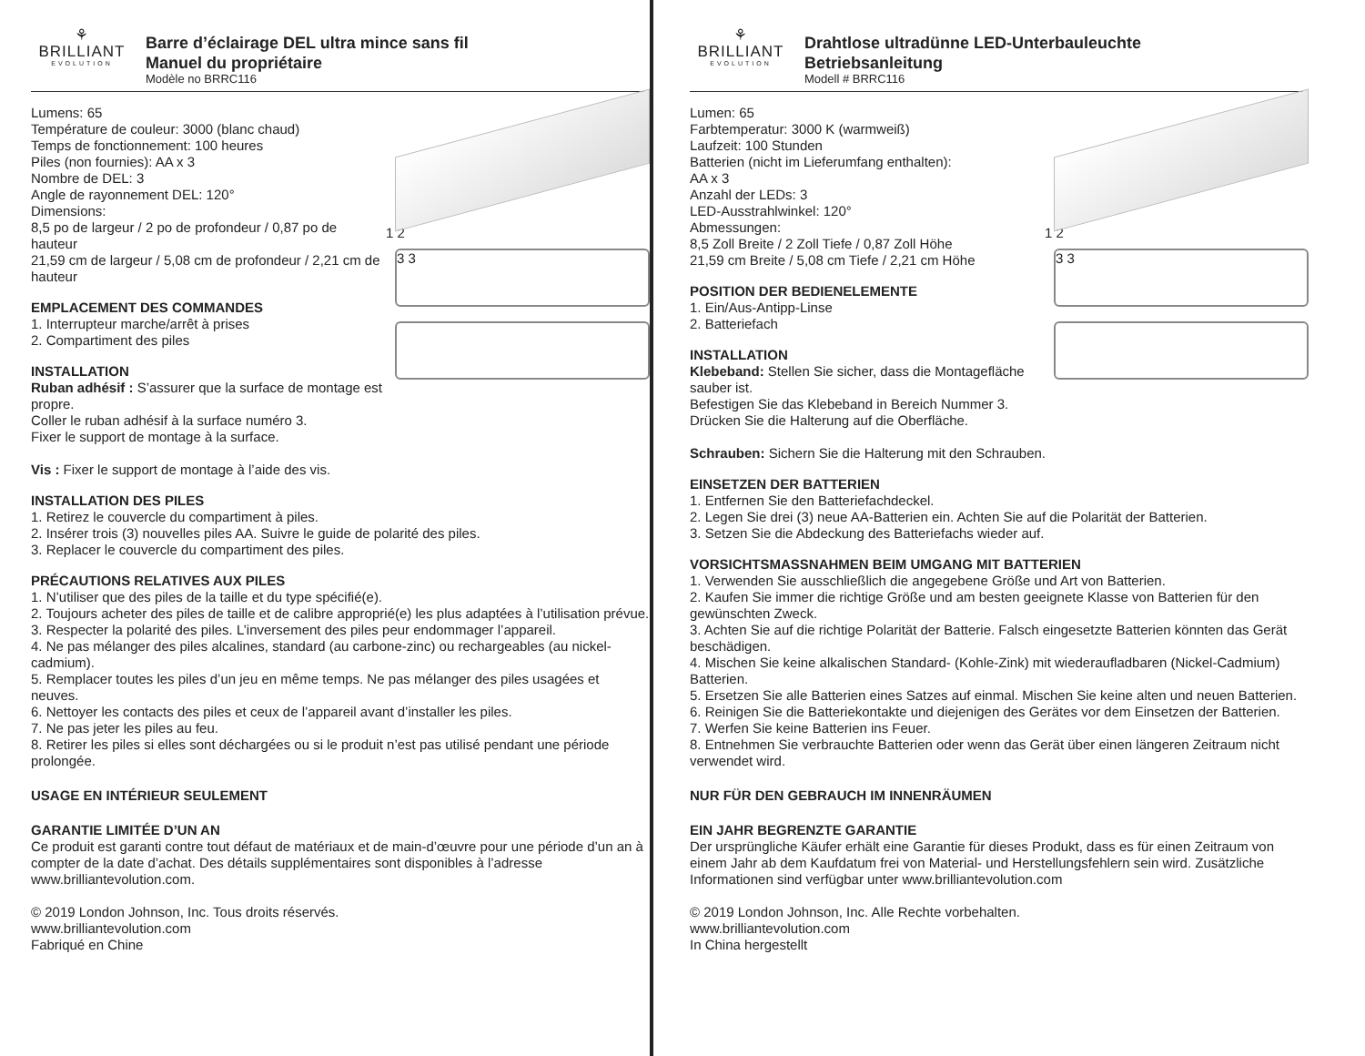⚘
BRILLIANT
EVOLUTION
Barre d’éclairage DEL ultra mince sans fil
Manuel du propriétaire
Modèle no BRRC116
Lumens: 65
Température de couleur: 3000 (blanc chaud)
Temps de fonctionnement: 100 heures
Piles (non fournies): AA x 3
Nombre de DEL: 3
Angle de rayonnement DEL: 120°
Dimensions:
8,5 po de largeur / 2 po de profondeur / 0,87 po de hauteur
21,59 cm de largeur / 5,08 cm de profondeur / 2,21 cm de hauteur
EMPLACEMENT DES COMMANDES
1. Interrupteur marche/arrêt à prises
2. Compartiment des piles
INSTALLATION
Ruban adhésif : S’assurer que la surface de montage est propre.
Coller le ruban adhésif à la surface numéro 3.
Fixer le support de montage à la surface.
1 2
3 3
Vis : Fixer le support de montage à l’aide des vis.
INSTALLATION DES PILES
1. Retirez le couvercle du compartiment à piles.
2. Insérer trois (3) nouvelles piles AA. Suivre le guide de polarité des piles.
3. Replacer le couvercle du compartiment des piles.
PRÉCAUTIONS RELATIVES AUX PILES
1. N’utiliser que des piles de la taille et du type spécifié(e).
2. Toujours acheter des piles de taille et de calibre approprié(e) les plus adaptées à l’utilisation prévue.
3. Respecter la polarité des piles. L’inversement des piles peur endommager l’appareil.
4. Ne pas mélanger des piles alcalines, standard (au carbone-zinc) ou rechargeables (au nickel-cadmium).
5. Remplacer toutes les piles d’un jeu en même temps. Ne pas mélanger des piles usagées et neuves.
6. Nettoyer les contacts des piles et ceux de l’appareil avant d’installer les piles.
7. Ne pas jeter les piles au feu.
8. Retirer les piles si elles sont déchargées ou si le produit n’est pas utilisé pendant une période prolongée.
USAGE EN INTÉRIEUR SEULEMENT
GARANTIE LIMITÉE D’UN AN
Ce produit est garanti contre tout défaut de matériaux et de main-d’œuvre pour une période d’un an à compter de la date d’achat. Des détails supplémentaires sont disponibles à l’adresse www.brilliantevolution.com.
© 2019 London Johnson, Inc. Tous droits réservés.
www.brilliantevolution.com
Fabriqué en Chine
⚘
BRILLIANT
EVOLUTION
Drahtlose ultradünne LED-Unterbauleuchte
Betriebsanleitung
Modell # BRRC116
Lumen: 65
Farbtemperatur: 3000 K (warmweiß)
Laufzeit: 100 Stunden
Batterien (nicht im Lieferumfang enthalten):
AA x 3
Anzahl der LEDs: 3
LED-Ausstrahlwinkel: 120°
Abmessungen:
8,5 Zoll Breite / 2 Zoll Tiefe / 0,87 Zoll Höhe
21,59 cm Breite / 5,08 cm Tiefe / 2,21 cm Höhe
POSITION DER BEDIENELEMENTE
1. Ein/Aus-Antipp-Linse
2. Batteriefach
INSTALLATION
Klebeband: Stellen Sie sicher, dass die Montagefläche
sauber ist.
Befestigen Sie das Klebeband in Bereich Nummer 3.
Drücken Sie die Halterung auf die Oberfläche.
1 2
3 3
Schrauben: Sichern Sie die Halterung mit den Schrauben.
EINSETZEN DER BATTERIEN
1. Entfernen Sie den Batteriefachdeckel.
2. Legen Sie drei (3) neue AA-Batterien ein. Achten Sie auf die Polarität der Batterien.
3. Setzen Sie die Abdeckung des Batteriefachs wieder auf.
VORSICHTSMASSNAHMEN BEIM UMGANG MIT BATTERIEN
1. Verwenden Sie ausschließlich die angegebene Größe und Art von Batterien.
2. Kaufen Sie immer die richtige Größe und am besten geeignete Klasse von Batterien für den gewünschten Zweck.
3. Achten Sie auf die richtige Polarität der Batterie. Falsch eingesetzte Batterien könnten das Gerät beschädigen.
4. Mischen Sie keine alkalischen Standard- (Kohle-Zink) mit wiederaufladbaren (Nickel-Cadmium) Batterien.
5. Ersetzen Sie alle Batterien eines Satzes auf einmal. Mischen Sie keine alten und neuen Batterien.
6. Reinigen Sie die Batteriekontakte und diejenigen des Gerätes vor dem Einsetzen der Batterien.
7. Werfen Sie keine Batterien ins Feuer.
8. Entnehmen Sie verbrauchte Batterien oder wenn das Gerät über einen längeren Zeitraum nicht verwendet wird.
NUR FÜR DEN GEBRAUCH IM INNENRÄUMEN
EIN JAHR BEGRENZTE GARANTIE
Der ursprüngliche Käufer erhält eine Garantie für dieses Produkt, dass es für einen Zeitraum von einem Jahr ab dem Kaufdatum frei von Material- und Herstellungsfehlern sein wird. Zusätzliche Informationen sind verfügbar unter www.brilliantevolution.com
© 2019 London Johnson, Inc. Alle Rechte vorbehalten.
www.brilliantevolution.com
In China hergestellt